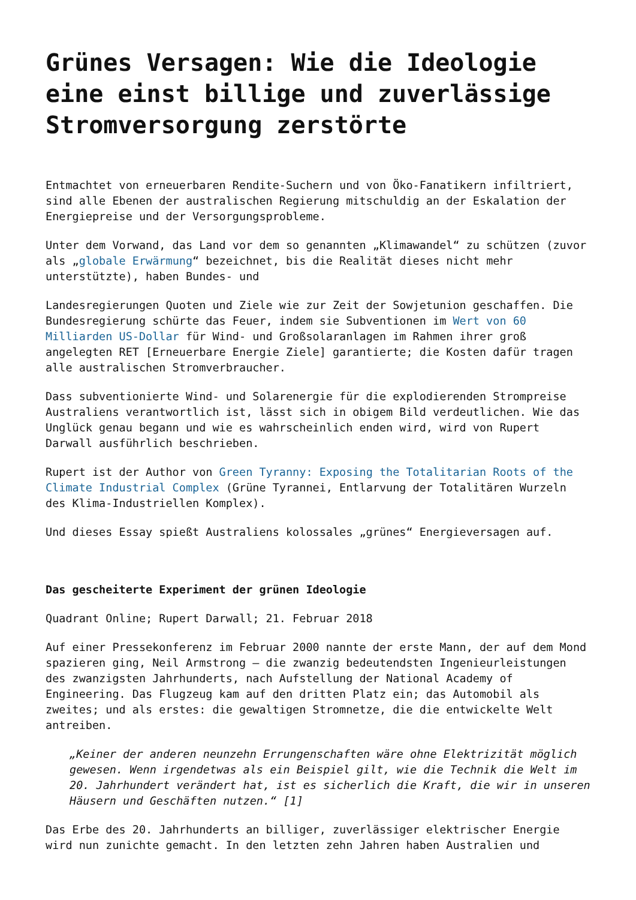Grünes Versagen: Wie die Ideologie eine einst billige und zuverlässige Stromversorgung zerstörte
Entmachtet von erneuerbaren Rendite-Suchern und von Öko-Fanatikern infiltriert, sind alle Ebenen der australischen Regierung mitschuldig an der Eskalation der Energiepreise und der Versorgungsprobleme.
Unter dem Vorwand, das Land vor dem so genannten „Klimawandel“ zu schützen (zuvor als „globale Erwärmung“ bezeichnet, bis die Realität dieses nicht mehr unterstützte), haben Bundes- und
Landesregierungen Quoten und Ziele wie zur Zeit der Sowjetunion geschaffen. Die Bundesregierung schürte das Feuer, indem sie Subventionen im Wert von 60 Milliarden US-Dollar für Wind- und Großsolaranlagen im Rahmen ihrer groß angelegten RET [Erneuerbare Energie Ziele] garantierte; die Kosten dafür tragen alle australischen Stromverbraucher.
Dass subventionierte Wind- und Solarenergie für die explodierenden Strompreise Australiens verantwortlich ist, lässt sich in obigem Bild verdeutlichen. Wie das Unglück genau begann und wie es wahrscheinlich enden wird, wird von Rupert Darwall ausführlich beschrieben.
Rupert ist der Author von Green Tyranny: Exposing the Totalitarian Roots of the Climate Industrial Complex (Grüne Tyrannei, Entlarvung der Totalitären Wurzeln des Klima-Industriellen Komplex).
Und dieses Essay spießt Australiens kolossales „grünes“ Energieversagen auf.
Das gescheiterte Experiment der grünen Ideologie
Quadrant Online; Rupert Darwall; 21. Februar 2018
Auf einer Pressekonferenz im Februar 2000 nannte der erste Mann, der auf dem Mond spazieren ging, Neil Armstrong – die zwanzig bedeutendsten Ingenieurleistungen des zwanzigsten Jahrhunderts, nach Aufstellung der National Academy of Engineering. Das Flugzeug kam auf den dritten Platz ein; das Automobil als zweites; und als erstes: die gewaltigen Stromnetze, die die entwickelte Welt antreiben.
„Keiner der anderen neunzehn Errungenschaften wäre ohne Elektrizität möglich gewesen. Wenn irgendetwas als ein Beispiel gilt, wie die Technik die Welt im 20. Jahrhundert verändert hat, ist es sicherlich die Kraft, die wir in unseren Häusern und Geschäften nutzen.“ [1]
Das Erbe des 20. Jahrhunderts an billiger, zuverlässiger elektrischer Energie wird nun zunichte gemacht. In den letzten zehn Jahren haben Australien und